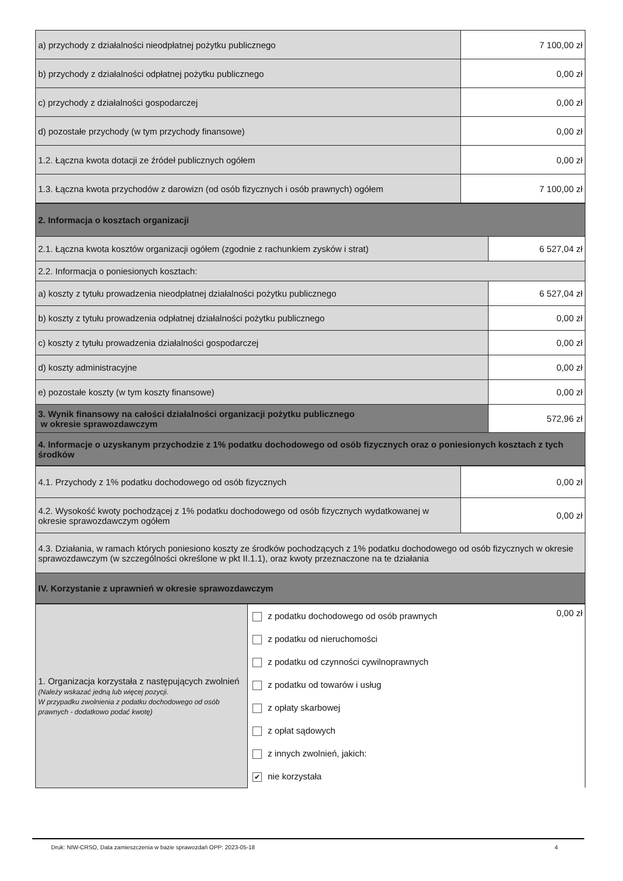| a) przychody z działalności nieodpłatnej pożytku publicznego | 7 100,00 zł |
| b) przychody z działalności odpłatnej pożytku publicznego | 0,00 zł |
| c) przychody z działalności gospodarczej | 0,00 zł |
| d) pozostałe przychody (w tym przychody finansowe) | 0,00 zł |
| 1.2. Łączna kwota dotacji ze źródeł publicznych ogółem | 0,00 zł |
| 1.3. Łączna kwota przychodów z darowizn (od osób fizycznych i osób prawnych) ogółem | 7 100,00 zł |
| 2. Informacja o kosztach organizacji | |
| 2.1. Łączna kwota kosztów organizacji ogółem (zgodnie z rachunkiem zysków i strat) | 6 527,04 zł |
| 2.2. Informacja o poniesionych kosztach: | |
| a) koszty z tytułu prowadzenia nieodpłatnej działalności pożytku publicznego | 6 527,04 zł |
| b) koszty z tytułu prowadzenia odpłatnej działalności pożytku publicznego | 0,00 zł |
| c) koszty z tytułu prowadzenia działalności gospodarczej | 0,00 zł |
| d) koszty administracyjne | 0,00 zł |
| e) pozostałe koszty (w tym koszty finansowe) | 0,00 zł |
| 3. Wynik finansowy na całości działalności organizacji pożytku publicznego w okresie sprawozdawczym | 572,96 zł |
| 4. Informacje o uzyskanym przychodzie z 1% podatku dochodowego od osób fizycznych oraz o poniesionych kosztach z tych środków | |
| 4.1. Przychody z 1% podatku dochodowego od osób fizycznych | 0,00 zł |
| 4.2. Wysokość kwoty pochodzącej z 1% podatku dochodowego od osób fizycznych wydatkowanej w okresie sprawozdawczym ogółem | 0,00 zł |
| 4.3. Działania, w ramach których poniesiono koszty ze środków pochodzących z 1% podatku dochodowego od osób fizycznych w okresie sprawozdawczym (w szczególności określone w pkt II.1.1), oraz kwoty przeznaczone na te działania | |
| IV. Korzystanie z uprawnień w okresie sprawozdawczym | |
| 1. Organizacja korzystała z następujących zwolnień (Należy wskazać jedną lub więcej pozycji. W przypadku zwolnienia z podatku dochodowego od osób prawnych - dodatkowo podać kwotę) | 0,00 zł z podatku dochodowego od osób prawnych z podatku od nieruchomości z podatku od czynności cywilnoprawnych z podatku od towarów i usług z opłaty skarbowej z opłat sądowych z innych zwolnień, jakich: ✔ nie korzystała |
Druk: NIW-CRSO, Data zamieszczenia w bazie sprawozdań OPP: 2023-05-18 4